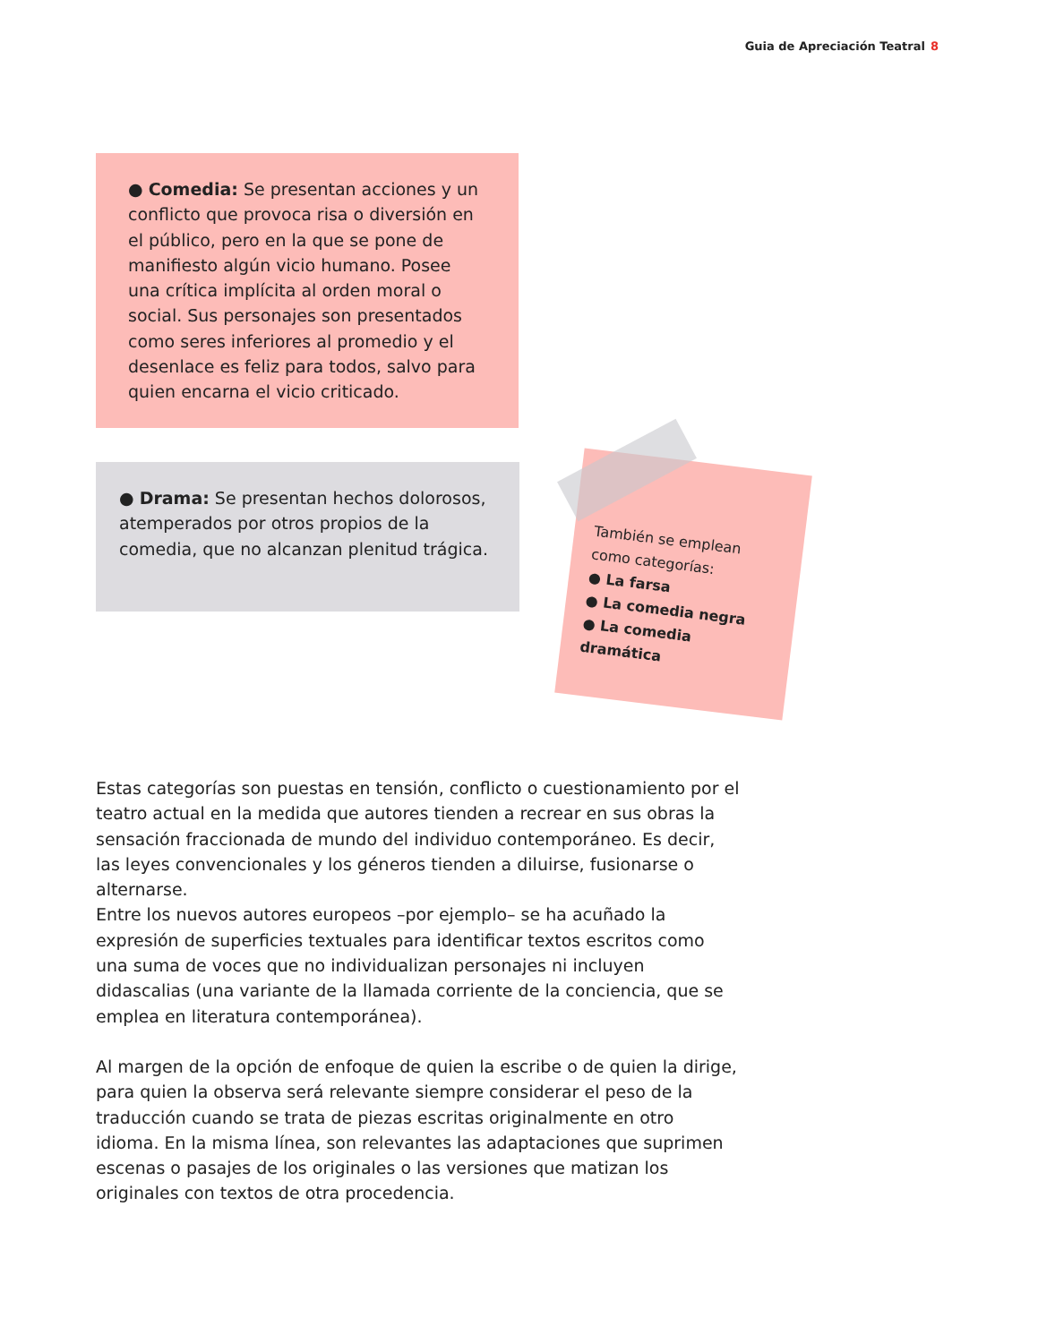Guia de Apreciación Teatral 8
● Comedia: Se presentan acciones y un conflicto que provoca risa o diversión en el público, pero en la que se pone de manifiesto algún vicio humano. Posee una crítica implícita al orden moral o social. Sus personajes son presentados como seres inferiores al promedio y el desenlace es feliz para todos, salvo para quien encarna el vicio criticado.
● Drama: Se presentan hechos dolorosos, atemperados por otros propios de la comedia, que no alcanzan plenitud trágica.
También se emplean como categorías:
● La farsa
● La comedia negra
● La comedia dramática
Estas categorías son puestas en tensión, conflicto o cuestionamiento por el teatro actual en la medida que autores tienden a recrear en sus obras la sensación fraccionada de mundo del individuo contemporáneo. Es decir, las leyes convencionales y los géneros tienden a diluirse, fusionarse o alternarse.
Entre los nuevos autores europeos –por ejemplo– se ha acuñado la expresión de superficies textuales para identificar textos escritos como una suma de voces que no individualizan personajes ni incluyen didascalias (una variante de la llamada corriente de la conciencia, que se emplea en literatura contemporánea).
Al margen de la opción de enfoque de quien la escribe o de quien la dirige, para quien la observa será relevante siempre considerar el peso de la traducción cuando se trata de piezas escritas originalmente en otro idioma. En la misma línea, son relevantes las adaptaciones que suprimen escenas o pasajes de los originales o las versiones que matizan los originales con textos de otra procedencia.